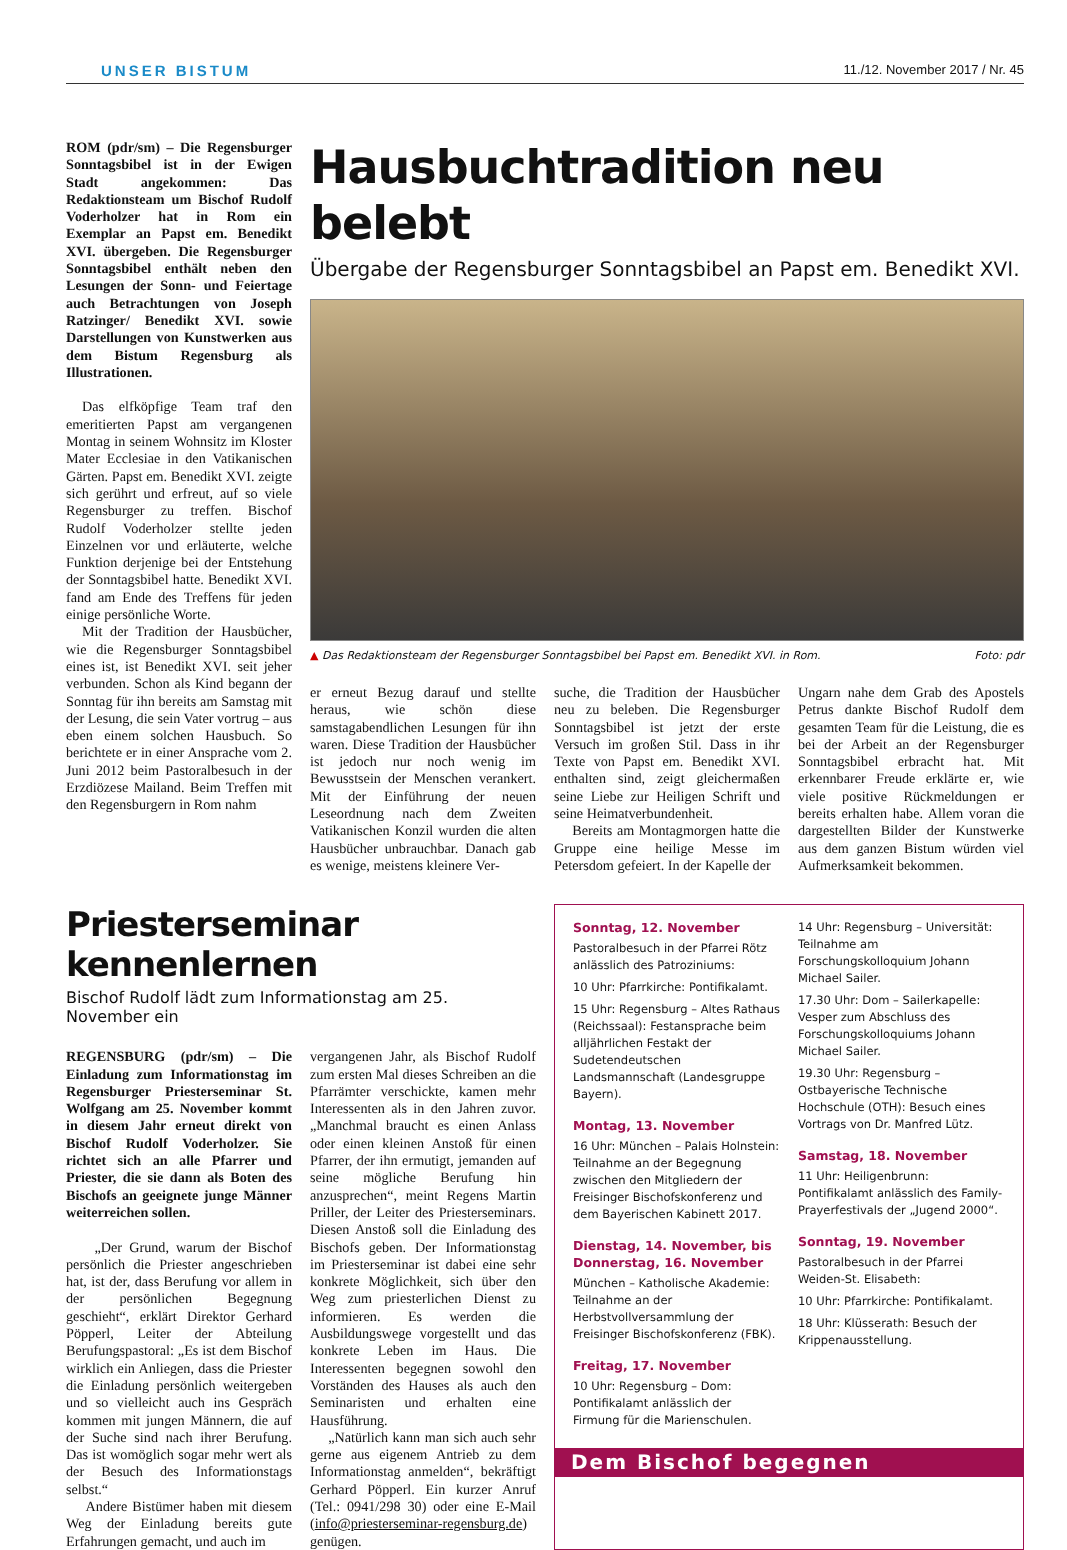UNSER BISTUM 11./12. November 2017 / Nr. 45
ROM (pdr/sm) – Die Regensburger Sonntagsbibel ist in der Ewigen Stadt angekommen: Das Redaktionsteam um Bischof Rudolf Voderholzer hat in Rom ein Exemplar an Papst em. Benedikt XVI. übergeben. Die Regensburger Sonntagsbibel enthält neben den Lesungen der Sonn- und Feiertage auch Betrachtungen von Joseph Ratzinger/ Benedikt XVI. sowie Darstellungen von Kunstwerken aus dem Bistum Regensburg als Illustrationen.
Das elfköpfige Team traf den emeritierten Papst am vergangenen Montag in seinem Wohnsitz im Kloster Mater Ecclesiae in den Vatikanischen Gärten. Papst em. Benedikt XVI. zeigte sich gerührt und erfreut, auf so viele Regensburger zu treffen. Bischof Rudolf Voderholzer stellte jeden Einzelnen vor und erläuterte, welche Funktion derjenige bei der Entstehung der Sonntagsbibel hatte. Benedikt XVI. fand am Ende des Treffens für jeden einige persönliche Worte.
Mit der Tradition der Hausbücher, wie die Regensburger Sonntagsbibel eines ist, ist Benedikt XVI. seit jeher verbunden. Schon als Kind begann der Sonntag für ihn bereits am Samstag mit der Lesung, die sein Vater vortrug – aus eben einem solchen Hausbuch. So berichtete er in einer Ansprache vom 2. Juni 2012 beim Pastoralbesuch in der Erzdiözese Mailand. Beim Treffen mit den Regensburgern in Rom nahm
Hausbuchtradition neu belebt
Übergabe der Regensburger Sonntagsbibel an Papst em. Benedikt XVI.
▲ Das Redaktionsteam der Regensburger Sonntagsbibel bei Papst em. Benedikt XVI. in Rom. Foto: pdr
er erneut Bezug darauf und stellte heraus, wie schön diese samstagabendlichen Lesungen für ihn waren. Diese Tradition der Hausbücher ist jedoch nur noch wenig im Bewusstsein der Menschen verankert. Mit der Einführung der neuen Leseordnung nach dem Zweiten Vatikanischen Konzil wurden die alten Hausbücher unbrauchbar. Danach gab es wenige, meistens kleinere Ver-
suche, die Tradition der Hausbücher neu zu beleben. Die Regensburger Sonntagsbibel ist jetzt der erste Versuch im großen Stil. Dass in ihr Texte von Papst em. Benedikt XVI. enthalten sind, zeigt gleichermaßen seine Liebe zur Heiligen Schrift und seine Heimatverbundenheit.
Bereits am Montagmorgen hatte die Gruppe eine heilige Messe im Petersdom gefeiert. In der Kapelle der
Ungarn nahe dem Grab des Apostels Petrus dankte Bischof Rudolf dem gesamten Team für die Leistung, die es bei der Arbeit an der Regensburger Sonntagsbibel erbracht hat. Mit erkennbarer Freude erklärte er, wie viele positive Rückmeldungen er bereits erhalten habe. Allem voran die dargestellten Bilder der Kunstwerke aus dem ganzen Bistum würden viel Aufmerksamkeit bekommen.
Priesterseminar kennenlernen
Bischof Rudolf lädt zum Informationstag am 25. November ein
REGENSBURG (pdr/sm) – Die Einladung zum Informationstag im Regensburger Priesterseminar St. Wolfgang am 25. November kommt in diesem Jahr erneut direkt von Bischof Rudolf Voderholzer. Sie richtet sich an alle Pfarrer und Priester, die sie dann als Boten des Bischofs an geeignete junge Männer weiterreichen sollen.
„Der Grund, warum der Bischof persönlich die Priester angeschrieben hat, ist der, dass Berufung vor allem in der persönlichen Begegnung geschieht“, erklärt Direktor Gerhard Pöpperl, Leiter der Abteilung Berufungspastoral: „Es ist dem Bischof wirklich ein Anliegen, dass die Priester die Einladung persönlich weitergeben und so vielleicht auch ins Gespräch kommen mit jungen Männern, die auf der Suche sind nach ihrer Berufung. Das ist womöglich sogar mehr wert als der Besuch des Informationstags selbst.“
Andere Bistümer haben mit diesem Weg der Einladung bereits gute Erfahrungen gemacht, und auch im
vergangenen Jahr, als Bischof Rudolf zum ersten Mal dieses Schreiben an die Pfarrämter verschickte, kamen mehr Interessenten als in den Jahren zuvor. „Manchmal braucht es einen Anlass oder einen kleinen Anstoß für einen Pfarrer, der ihn ermutigt, jemanden auf seine mögliche Berufung hin anzusprechen“, meint Regens Martin Priller, der Leiter des Priesterseminars. Diesen Anstoß soll die Einladung des Bischofs geben. Der Informationstag im Priesterseminar ist dabei eine sehr konkrete Möglichkeit, sich über den Weg zum priesterlichen Dienst zu informieren. Es werden die Ausbildungswege vorgestellt und das konkrete Leben im Haus. Die Interessenten begegnen sowohl den Vorständen des Hauses als auch den Seminaristen und erhalten eine Hausführung.
„Natürlich kann man sich auch sehr gerne aus eigenem Antrieb zu dem Informationstag anmelden“, bekräftigt Gerhard Pöpperl. Ein kurzer Anruf (Tel.: 0941/298 30) oder eine E-Mail (info@priesterseminar-regensburg.de) genügen.
Sonntag, 12. November
Pastoralbesuch in der Pfarrei Rötz anlässlich des Patroziniums:
10 Uhr: Pfarrkirche: Pontifikalamt.
15 Uhr: Regensburg – Altes Rathaus (Reichssaal): Festansprache beim alljährlichen Festakt der Sudetendeutschen Landsmannschaft (Landesgruppe Bayern).
Montag, 13. November
16 Uhr: München – Palais Holnstein: Teilnahme an der Begegnung zwischen den Mitgliedern der Freisinger Bischofskonferenz und dem Bayerischen Kabinett 2017.
Dienstag, 14. November, bis Donnerstag, 16. November
München – Katholische Akademie: Teilnahme an der Herbstvollversammlung der Freisinger Bischofskonferenz (FBK).
Freitag, 17. November
10 Uhr: Regensburg – Dom: Pontifikalamt anlässlich der Firmung für die Marienschulen.
14 Uhr: Regensburg – Universität: Teilnahme am Forschungskolloquium Johann Michael Sailer.
17.30 Uhr: Dom – Sailerkapelle: Vesper zum Abschluss des Forschungskolloquiums Johann Michael Sailer.
19.30 Uhr: Regensburg – Ostbayerische Technische Hochschule (OTH): Besuch eines Vortrags von Dr. Manfred Lütz.
Samstag, 18. November
11 Uhr: Heiligenbrunn: Pontifikalamt anlässlich des Family-Prayerfestivals der „Jugend 2000“.
Sonntag, 19. November
Pastoralbesuch in der Pfarrei Weiden-St. Elisabeth:
10 Uhr: Pfarrkirche: Pontifikalamt.
18 Uhr: Klüsserath: Besuch der Krippenausstellung.
Dem Bischof begegnen